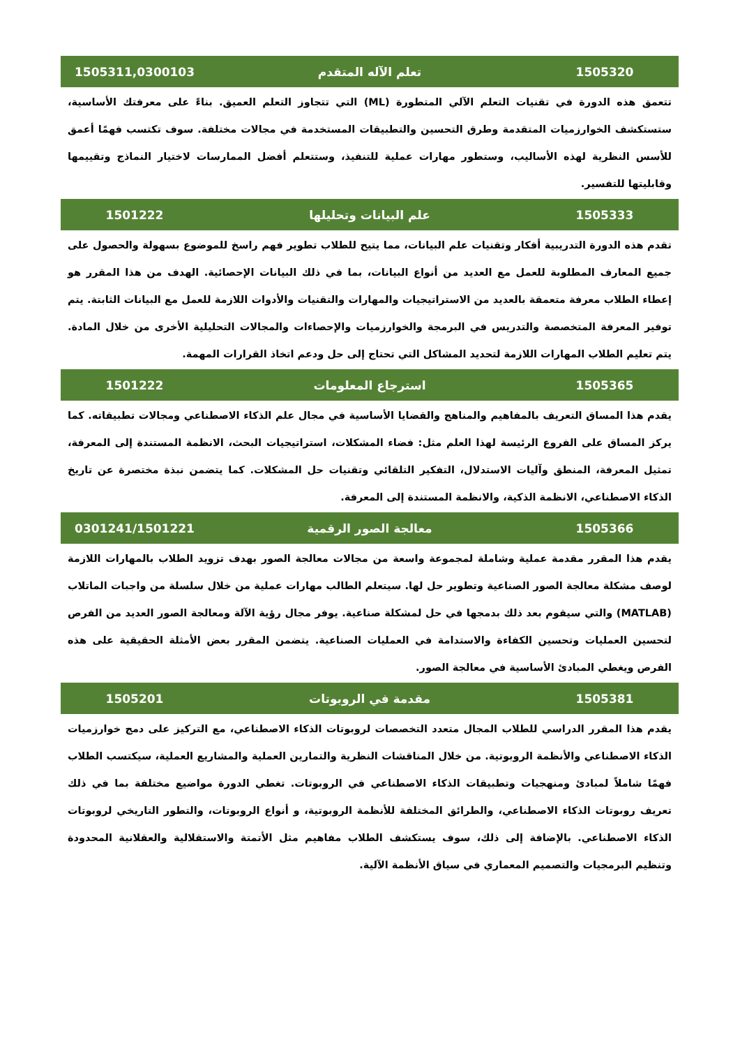| 1505320 | تعلم الآله المتقدم | 1505311,0300103 |
| --- | --- | --- |
| تتعمق هذه الدورة في تقنيات التعلم الآلي المتطورة (ML) التي تتجاوز التعلم العميق. بناءً على معرفتك الأساسية، ستستكشف الخوارزميات المتقدمة وطرق التحسين والتطبيقات المستخدمة في مجالات مختلفة. سوف تكتسب فهمًا أعمق للأسس النظرية لهذه الأساليب، وستطور مهارات عملية للتنفيذ، وستتعلم أفضل الممارسات لاختيار النماذج وتقييمها وقابليتها للتفسير. | | |
| 1505333 | علم البيانات وتحليلها | 1501222 |
| تقدم هذه الدورة التدريبية أفكار وتقنيات علم البيانات، مما يتيح للطلاب تطوير فهم راسخ للموضوع بسهولة والحصول على جميع المعارف المطلوبة للعمل مع العديد من أنواع البيانات، بما في ذلك البيانات الإحصائية. الهدف من هذا المقرر هو إعطاء الطلاب معرفة متعمقة بالعديد من الاستراتيجيات والمهارات والتقنيات والأدوات اللازمة للعمل مع البيانات الثابتة. يتم توفير المعرفة المتخصصة والتدريس في البرمجة والخوارزميات والإحصاءات والمجالات التحليلية الأخرى من خلال المادة. يتم تعليم الطلاب المهارات اللازمة لتحديد المشاكل التي تحتاج إلى حل ودعم اتخاذ القرارات المهمة. | | |
| 1505365 | استرجاع المعلومات | 1501222 |
| يقدم هذا المساق التعريف بالمفاهيم والمناهج والقضايا الأساسية في مجال علم الذكاء الاصطناعي ومجالات تطبيقاته. كما يركز المساق على الفروع الرئيسة لهذا العلم مثل: فضاء المشكلات، استراتيجيات البحث، الانظمة المستندة إلى المعرفة، تمثيل المعرفة، المنطق وآليات الاستدلال، التفكير التلقائي وتقنيات حل المشكلات. كما يتضمن نبذة مختصرة عن تاريخ الذكاء الاصطناعي، الانظمة الذكية، والانظمة المستندة إلى المعرفة. | | |
| 1505366 | معالجة الصور الرقمية | 0301241/1501221 |
| يقدم هذا المقرر مقدمة عملية وشاملة لمجموعة واسعة من مجالات معالجة الصور بهدف تزويد الطلاب بالمهارات اللازمة لوصف مشكلة معالجة الصور الصناعية وتطوير حل لها. سيتعلم الطالب مهارات عملية من خلال سلسلة من واجبات الماتلاب (MATLAB) والتي سيقوم بعد ذلك بدمجها في حل لمشكلة صناعية. يوفر مجال رؤية الآلة ومعالجة الصور العديد من الفرص لتحسين العمليات وتحسين الكفاءة والاستدامة في العمليات الصناعية. يتضمن المقرر بعض الأمثلة الحقيقية على هذه الفرص ويغطي المبادئ الأساسية في معالجة الصور. | | |
| 1505381 | مقدمة في الروبوتات | 1505201 |
| يقدم هذا المقرر الدراسي للطلاب المجال متعدد التخصصات لروبوتات الذكاء الاصطناعي، مع التركيز على دمج خوارزميات الذكاء الاصطناعي والأنظمة الروبوتية. من خلال المناقشات النظرية والتمارين العملية والمشاريع العملية، سيكتسب الطلاب فهمًا شاملاً لمبادئ ومنهجيات وتطبيقات الذكاء الاصطناعي في الروبوتات. تغطي الدورة مواضيع مختلفة بما في ذلك تعريف روبوتات الذكاء الاصطناعي، والطرائق المختلفة للأنظمة الروبوتية، و أنواع الروبوتات، والتطور التاريخي لروبوتات الذكاء الاصطناعي. بالإضافة إلى ذلك، سوف يستكشف الطلاب مفاهيم مثل الأتمتة والاستقلالية والعقلانية المحدودة وتنظيم البرمجيات والتصميم المعماري في سياق الأنظمة الآلية. | | |